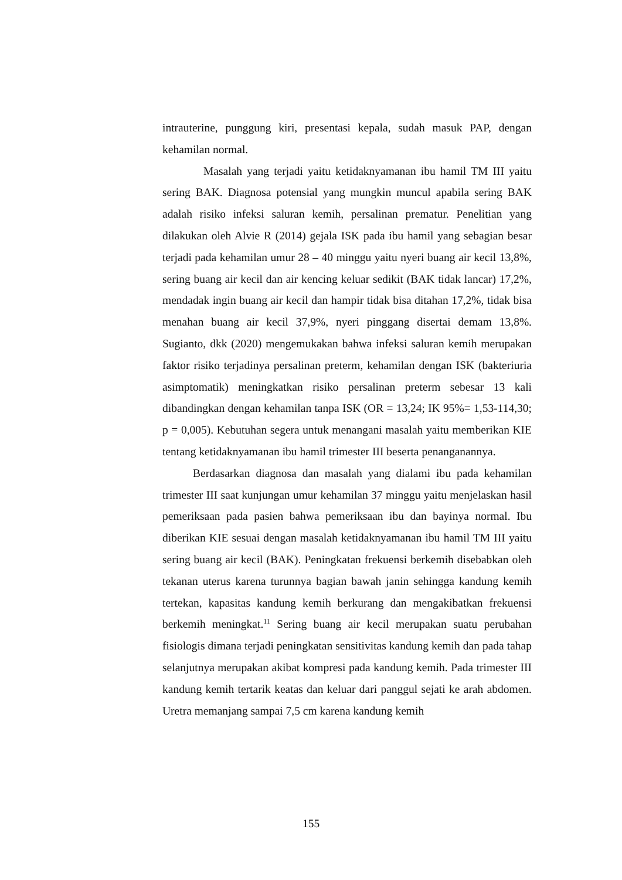intrauterine, punggung kiri, presentasi kepala, sudah masuk PAP, dengan kehamilan normal.
Masalah yang terjadi yaitu ketidaknyamanan ibu hamil TM III yaitu sering BAK. Diagnosa potensial yang mungkin muncul apabila sering BAK adalah risiko infeksi saluran kemih, persalinan prematur. Penelitian yang dilakukan oleh Alvie R (2014) gejala ISK pada ibu hamil yang sebagian besar terjadi pada kehamilan umur 28 – 40 minggu yaitu nyeri buang air kecil 13,8%, sering buang air kecil dan air kencing keluar sedikit (BAK tidak lancar) 17,2%, mendadak ingin buang air kecil dan hampir tidak bisa ditahan 17,2%, tidak bisa menahan buang air kecil 37,9%, nyeri pinggang disertai demam 13,8%. Sugianto, dkk (2020) mengemukakan bahwa infeksi saluran kemih merupakan faktor risiko terjadinya persalinan preterm, kehamilan dengan ISK (bakteriuria asimptomatik) meningkatkan risiko persalinan preterm sebesar 13 kali dibandingkan dengan kehamilan tanpa ISK (OR = 13,24; IK 95%= 1,53-114,30; p = 0,005). Kebutuhan segera untuk menangani masalah yaitu memberikan KIE tentang ketidaknyamanan ibu hamil trimester III beserta penanganannya.
Berdasarkan diagnosa dan masalah yang dialami ibu pada kehamilan trimester III saat kunjungan umur kehamilan 37 minggu yaitu menjelaskan hasil pemeriksaan pada pasien bahwa pemeriksaan ibu dan bayinya normal. Ibu diberikan KIE sesuai dengan masalah ketidaknyamanan ibu hamil TM III yaitu sering buang air kecil (BAK). Peningkatan frekuensi berkemih disebabkan oleh tekanan uterus karena turunnya bagian bawah janin sehingga kandung kemih tertekan, kapasitas kandung kemih berkurang dan mengakibatkan frekuensi berkemih meningkat.<sup>11</sup> Sering buang air kecil merupakan suatu perubahan fisiologis dimana terjadi peningkatan sensitivitas kandung kemih dan pada tahap selanjutnya merupakan akibat kompresi pada kandung kemih. Pada trimester III kandung kemih tertarik keatas dan keluar dari panggul sejati ke arah abdomen. Uretra memanjang sampai 7,5 cm karena kandung kemih
155